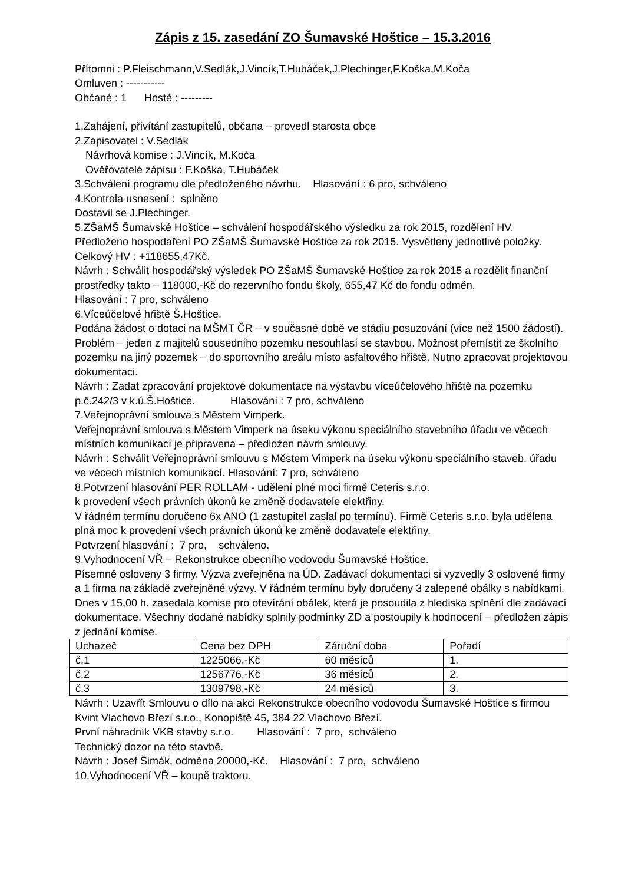Zápis z 15. zasedání ZO Šumavské Hoštice – 15.3.2016
Přítomni : P.Fleischmann,V.Sedlák,J.Vincík,T.Hubáček,J.Plechinger,F.Koška,M.Koča
Omluven : -----------
Občané : 1 Hosté : ---------
1.Zahájení, přivítání zastupitelů, občana – provedl starosta obce
2.Zapisovatel : V.Sedlák
Návrhová komise : J.Vincík, M.Koča
Ověřovatelé zápisu : F.Koška, T.Hubáček
3.Schválení programu dle předloženého návrhu. Hlasování : 6 pro, schváleno
4.Kontrola usnesení : splněno
Dostavil se J.Plechinger.
5.ZŠaMŠ Šumavské Hoštice – schválení hospodářského výsledku za rok 2015, rozdělení HV.
Předloženo hospodaření PO ZŠaMŠ Šumavské Hoštice za rok 2015. Vysvětleny jednotlivé položky. Celkový HV : +118655,47Kč.
Návrh : Schválit hospodářský výsledek PO ZŠaMŠ Šumavské Hoštice za rok 2015 a rozdělit finanční prostředky takto – 118000,-Kč do rezervního fondu školy, 655,47 Kč do fondu odměn. Hlasování : 7 pro, schváleno
6.Víceúčelové hřiště Š.Hoštice.
Podána žádost o dotaci na MŠMT ČR – v současné době ve stádiu posuzování (více než 1500 žádostí). Problém – jeden z majitelů sousedního pozemku nesouhlasí se stavbou. Možnost přemístit ze školního pozemku na jiný pozemek – do sportovního areálu místo asfaltového hřiště. Nutno zpracovat projektovou dokumentaci.
Návrh : Zadat zpracování projektové dokumentace na výstavbu víceúčelového hřiště na pozemku p.č.242/3 v k.ú.Š.Hoštice. Hlasování : 7 pro, schváleno
7.Veřejnoprávní smlouva s Městem Vimperk.
Veřejnoprávní smlouva s Městem Vimperk na úseku výkonu speciálního stavebního úřadu ve věcech místních komunikací je připravena – předložen návrh smlouvy.
Návrh : Schválit Veřejnoprávní smlouvu s Městem Vimperk na úseku výkonu speciálního staveb. úřadu ve věcech místních komunikací. Hlasování: 7 pro, schváleno
8.Potvrzení hlasování PER ROLLAM - udělení plné moci firmě Ceteris s.r.o.
k provedení všech právních úkonů ke změně dodavatele elektřiny.
V řádném termínu doručeno 6x ANO (1 zastupitel zaslal po termínu). Firmě Ceteris s.r.o. byla udělena plná moc k provedení všech právních úkonů ke změně dodavatele elektřiny.
Potvrzení hlasování : 7 pro, schváleno.
9.Vyhodnocení VŘ – Rekonstrukce obecního vodovodu Šumavské Hoštice.
Písemně osloveny 3 firmy. Výzva zveřejněna na ÚD. Zadávací dokumentaci si vyzvedly 3 oslovené firmy a 1 firma na základě zveřejněné výzvy. V řádném termínu byly doručeny 3 zalepené obálky s nabídkami.
Dnes v 15,00 h. zasedala komise pro otevírání obálek, která je posoudila z hlediska splnění dle zadávací dokumentace. Všechny dodané nabídky splnily podmínky ZD a postoupily k hodnocení – předložen zápis z jednání komise.
| Uchazeč | Cena bez DPH | Záruční doba | Pořadí |
| č.1 | 1225066,-Kč | 60 měsíců | 1. |
| č.2 | 1256776,-Kč | 36 měsíců | 2. |
| č.3 | 1309798,-Kč | 24 měsíců | 3. |
Návrh : Uzavřít Smlouvu o dílo na akci Rekonstrukce obecního vodovodu Šumavské Hoštice s firmou Kvint Vlachovo Březí s.r.o., Konopiště 45, 384 22 Vlachovo Březí.
První náhradník VKB stavby s.r.o. Hlasování : 7 pro, schváleno
Technický dozor na této stavbě.
Návrh : Josef Šimák, odměna 20000,-Kč. Hlasování : 7 pro, schváleno
10.Vyhodnocení VŘ – koupě traktoru.